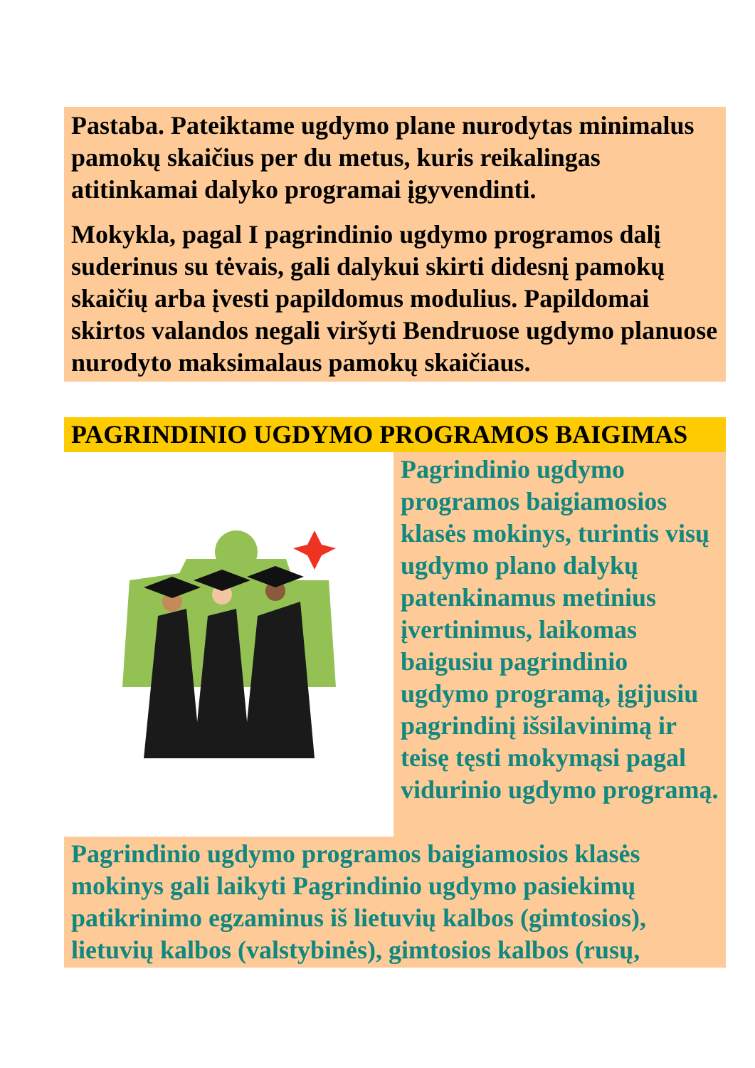Pastaba. Pateiktame ugdymo plane nurodytas minimalus pamokų skaičius per du metus, kuris reikalingas atitinkamai dalyko programai įgyvendinti.
Mokykla, pagal I pagrindinio ugdymo programos dalį suderinus su tėvais, gali dalykui skirti didesnį pamokų skaičių arba įvesti papildomus modulius. Papildomai skirtos valandos negali viršyti Bendruose ugdymo planuose nurodyto maksimalaus pamokų skaičiaus.
PAGRINDINIO UGDYMO PROGRAMOS BAIGIMAS
Pagrindinio ugdymo programos baigiamosios klasės mokinys, turintis visų ugdymo plano dalykų patenkinamus metinius įvertinimus, laikomas baigusiu pagrindinio ugdymo programą, įgijusiu pagrindinį išsilavinimą ir teisę tęsti mokymąsi pagal vidurinio ugdymo programą.
Pagrindinio ugdymo programos baigiamosios klasės mokinys gali laikyti Pagrindinio ugdymo pasiekimų patikrinimo egzaminus iš lietuvių kalbos (gimtosios), lietuvių kalbos (valstybinės), gimtosios kalbos (rusų,